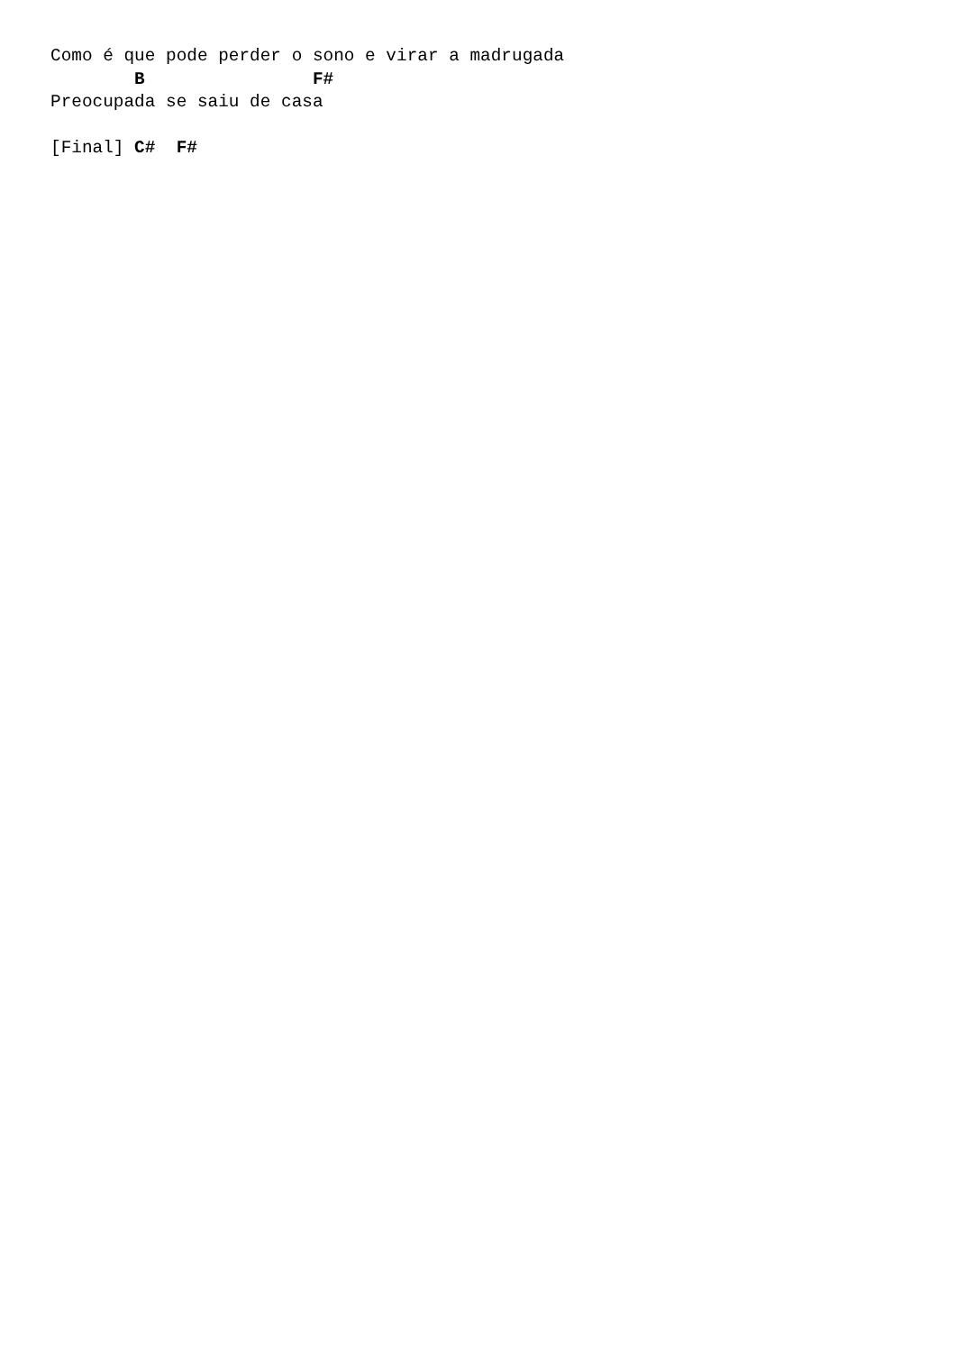Como é que pode perder o sono e virar a madrugada
        B                F#
Preocupada se saiu de casa

[Final] C#  F#